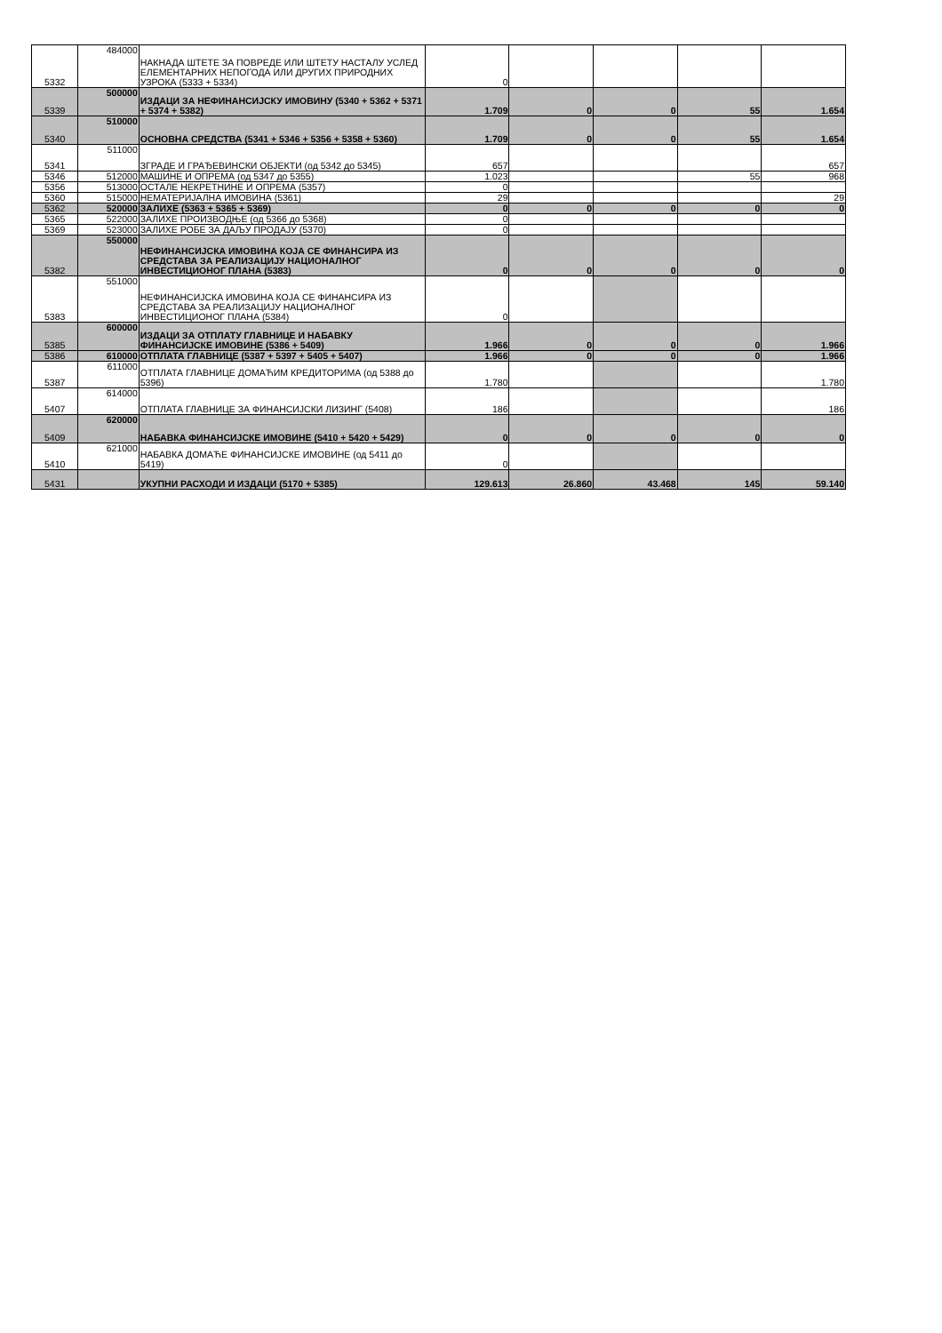| 5332 | 484000 | НАКНАДА ШТЕТЕ ЗА ПОВРЕДЕ ИЛИ ШТЕТУ НАСТАЛУ УСЛЕД ЕЛЕМЕНТАРНИХ НЕПОГОДА ИЛИ ДРУГИХ ПРИРОДНИХ УЗРОКА (5333 + 5334) | 0 | | | | |
| 5339 | 500000 | ИЗДАЦИ ЗА НЕФИНАНСИЈСКУ ИМОВИНУ (5340 + 5362 + 5371 + 5374 + 5382) | 1.709 | 0 | 0 | 55 | 1.654 |
| 5340 | 510000 | ОСНОВНА СРЕДСТВА (5341 + 5346 + 5356 + 5358 + 5360) | 1.709 | 0 | 0 | 55 | 1.654 |
| 5341 | 511000 | ЗГРАДЕ И ГРАЂЕВИНСКИ ОБЈЕКТИ (од 5342 до 5345) | 657 | | | | 657 |
| 5346 | 512000 | МАШИНЕ И ОПРЕМА (од 5347 до 5355) | 1.023 | | | 55 | 968 |
| 5356 | 513000 | ОСТАЛЕ НЕКРЕТНИНЕ И ОПРЕМА (5357) | 0 | | | | |
| 5360 | 515000 | НЕМАТЕРИЈАЛНА ИМОВИНА (5361) | 29 | | | | 29 |
| 5362 | 520000 | ЗАЛИХЕ (5363 + 5365 + 5369) | 0 | 0 | 0 | 0 | 0 |
| 5365 | 522000 | ЗАЛИХЕ ПРОИЗВОДЊЕ (од 5366 до 5368) | 0 | | | | |
| 5369 | 523000 | ЗАЛИХЕ РОБЕ ЗА ДАЉУ ПРОДАЈУ (5370) | 0 | | | | |
| 5382 | 550000 | НЕФИНАНСИЈСКА ИМОВИНА КОЈА СЕ ФИНАНСИРА ИЗ СРЕДСТАВА ЗА РЕАЛИЗАЦИЈУ НАЦИОНАЛНОГ ИНВЕСТИЦИОНОГ ПЛАНА (5383) | 0 | 0 | 0 | 0 | 0 |
| 5383 | 551000 | НЕФИНАНСИЈСКА ИМОВИНА КОЈА СЕ ФИНАНСИРА ИЗ СРЕДСТАВА ЗА РЕАЛИЗАЦИЈУ НАЦИОНАЛНОГ ИНВЕСТИЦИОНОГ ПЛАНА (5384) | 0 | | | | |
| 5385 | 600000 | ИЗДАЦИ ЗА ОТПЛАТУ ГЛАВНИЦЕ И НАБАВКУ ФИНАНСИЈСКЕ ИМОВИНЕ (5386 + 5409) | 1.966 | 0 | 0 | 0 | 1.966 |
| 5386 | 610000 | ОТПЛАТА ГЛАВНИЦЕ (5387 + 5397 + 5405 + 5407) | 1.966 | 0 | 0 | 0 | 1.966 |
| 5387 | 611000 | ОТПЛАТА ГЛАВНИЦЕ ДОМАЋИМ КРЕДИТОРИМА (од 5388 до 5396) | 1.780 | | | | 1.780 |
| 5407 | 614000 | ОТПЛАТА ГЛАВНИЦЕ ЗА ФИНАНСИЈСКИ ЛИЗИНГ (5408) | 186 | | | | 186 |
| 5409 | 620000 | НАБАВКА ФИНАНСИЈСКЕ ИМОВИНЕ (5410 + 5420 + 5429) | 0 | 0 | 0 | 0 | 0 |
| 5410 | 621000 | НАБАВКА ДОМАЋЕ ФИНАНСИЈСКЕ ИМОВИНЕ (од 5411 до 5419) | 0 | | | | |
| 5431 | | УКУПНИ РАСХОДИ И ИЗДАЦИ (5170 + 5385) | 129.613 | 26.860 | 43.468 | 145 | 59.140 |